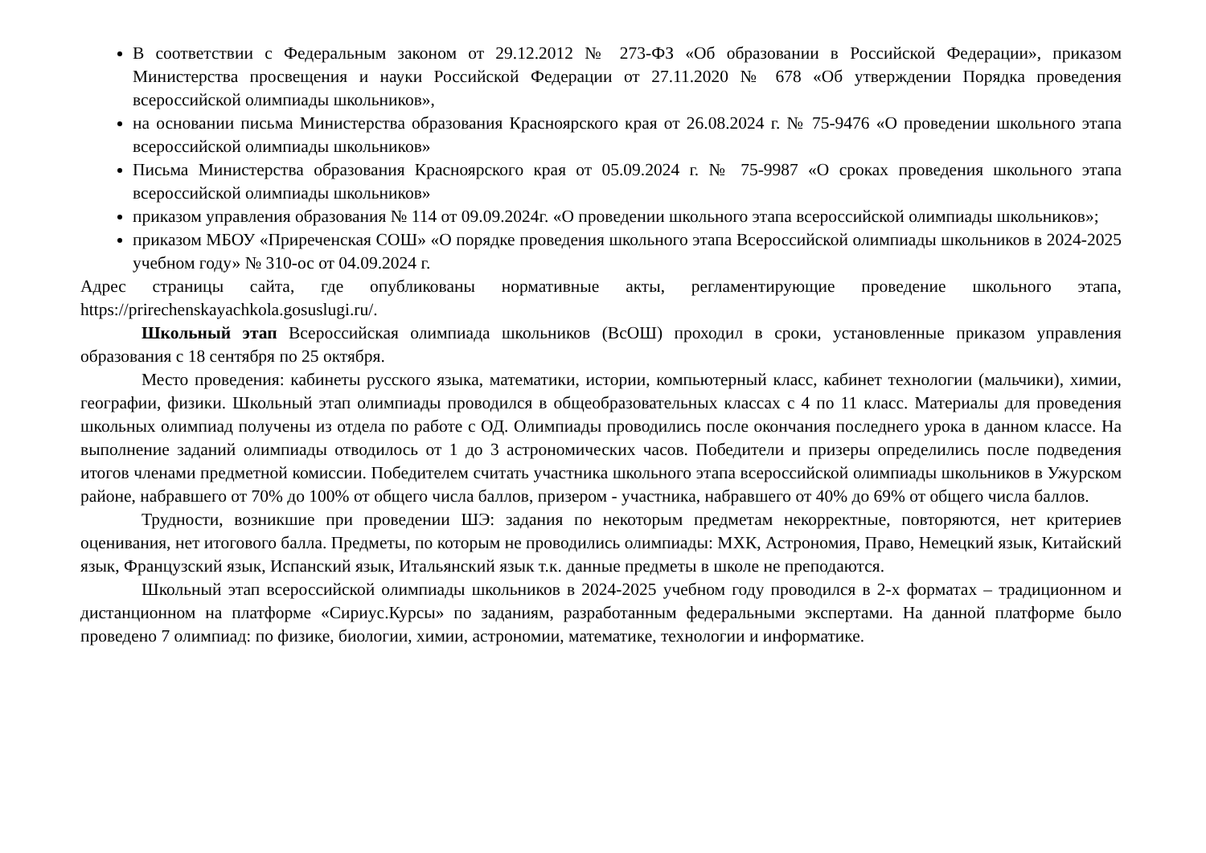В соответствии с Федеральным законом от 29.12.2012 № 273-ФЗ «Об образовании в Российской Федерации», приказом Министерства просвещения и науки Российской Федерации от 27.11.2020 № 678 «Об утверждении Порядка проведения всероссийской олимпиады школьников»,
на основании письма Министерства образования Красноярского края от 26.08.2024 г. № 75-9476 «О проведении школьного этапа всероссийской олимпиады школьников»
Письма Министерства образования Красноярского края от 05.09.2024 г. № 75-9987 «О сроках проведения школьного этапа всероссийской олимпиады школьников»
приказом управления образования № 114 от 09.09.2024г. «О проведении школьного этапа всероссийской олимпиады школьников»;
приказом МБОУ «Приреченская СОШ» «О порядке проведения школьного этапа Всероссийской олимпиады школьников в 2024-2025 учебном году» № 310-ос от 04.09.2024 г.
Адрес страницы сайта, где опубликованы нормативные акты, регламентирующие проведение школьного этапа, https://prirechenskayachkola.gosuslugi.ru/.
Школьный этап Всероссийская олимпиада школьников (ВсОШ) проходил в сроки, установленные приказом управления образования с 18 сентября по 25 октября.
Место проведения: кабинеты русского языка, математики, истории, компьютерный класс, кабинет технологии (мальчики), химии, географии, физики. Школьный этап олимпиады проводился в общеобразовательных классах с 4 по 11 класс. Материалы для проведения школьных олимпиад получены из отдела по работе с ОД. Олимпиады проводились после окончания последнего урока в данном классе. На выполнение заданий олимпиады отводилось от 1 до 3 астрономических часов. Победители и призеры определились после подведения итогов членами предметной комиссии. Победителем считать участника школьного этапа всероссийской олимпиады школьников в Ужурском районе, набравшего от 70% до 100% от общего числа баллов, призером - участника, набравшего от 40% до 69% от общего числа баллов.
Трудности, возникшие при проведении ШЭ: задания по некоторым предметам некорректные, повторяются, нет критериев оценивания, нет итогового балла. Предметы, по которым не проводились олимпиады: МХК, Астрономия, Право, Немецкий язык, Китайский язык, Французский язык, Испанский язык, Итальянский язык т.к. данные предметы в школе не преподаются.
Школьный этап всероссийской олимпиады школьников в 2024-2025 учебном году проводился в 2-х форматах – традиционном и дистанционном на платформе «Сириус.Курсы» по заданиям, разработанным федеральными экспертами. На данной платформе было проведено 7 олимпиад: по физике, биологии, химии, астрономии, математике, технологии и информатике.